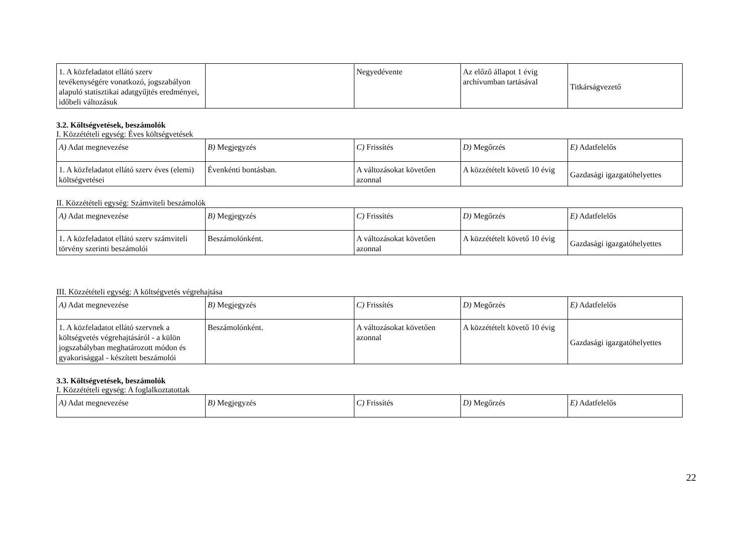| 1. A közfeladatot ellátó szerv tevékenységére vonatkozó, jogszabályon alapuló statisztikai adatgyűjtés eredményei, időbeli változásuk | | Negyedévente | Az előző állapot 1 évig archívumban tartásával | Titkárságvezető |
3.2. Költségvetések, beszámolók
I. Közzétételi egység: Éves költségvetések
| A) Adat megnevezése | B) Megjegyzés | C) Frissítés | D) Megőrzés | E) Adatfelelős |
| --- | --- | --- | --- | --- |
| 1. A közfeladatot ellátó szerv éves (elemi) költségvetései | Évenkénti bontásban. | A változásokat követően azonnal | A közzétételt követő 10 évig | Gazdasági igazgatóhelyettes |
II. Közzétételi egység: Számviteli beszámolók
| A) Adat megnevezése | B) Megjegyzés | C) Frissítés | D) Megőrzés | E) Adatfelelős |
| --- | --- | --- | --- | --- |
| 1. A közfeladatot ellátó szerv számviteli törvény szerinti beszámolói | Beszámolónként. | A változásokat követően azonnal | A közzétételt követő 10 évig | Gazdasági igazgatóhelyettes |
III. Közzétételi egység: A költségvetés végrehajtása
| A) Adat megnevezése | B) Megjegyzés | C) Frissítés | D) Megőrzés | E) Adatfelelős |
| --- | --- | --- | --- | --- |
| 1. A közfeladatot ellátó szervnek a költségvetés végrehajtásáról - a külön jogszabályban meghatározott módon és gyakorisággal - készített beszámolói | Beszámolónként. | A változásokat követően azonnal | A közzétételt követő 10 évig | Gazdasági igazgatóhelyettes |
3.3. Költségvetések, beszámolók
I. Közzétételi egység: A foglalkoztatottak
| A) Adat megnevezése | B) Megjegyzés | C) Frissítés | D) Megőrzés | E) Adatfelelős |
| --- | --- | --- | --- | --- |
22